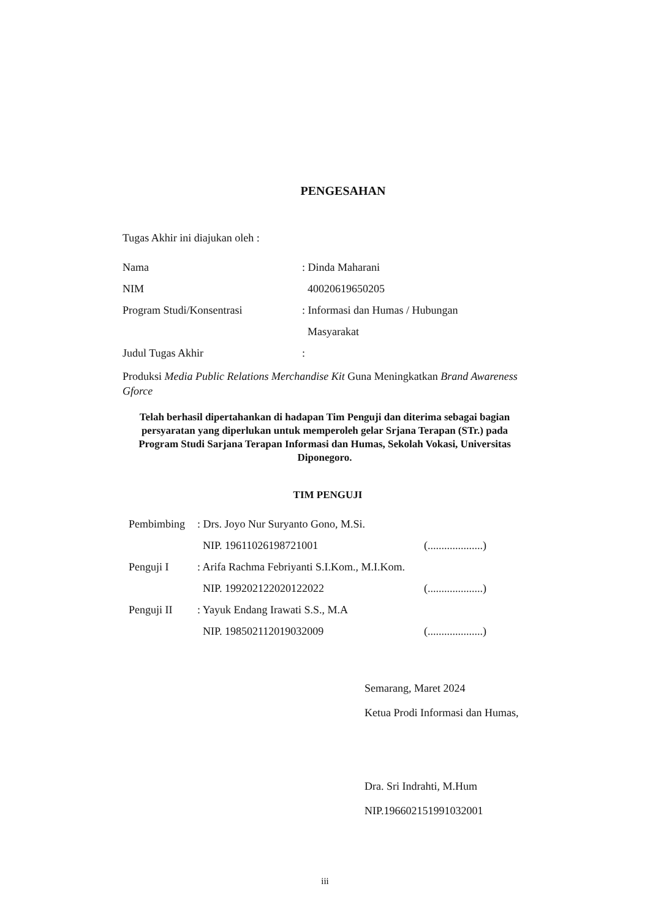PENGESAHAN
Tugas Akhir ini diajukan oleh :
Nama: Dinda Maharani
NIM 40020619650205
Program Studi/Konsentrasi: Informasi dan Humas / Hubungan
Masyarakat
Judul Tugas Akhir:
Produksi Media Public Relations Merchandise Kit Guna Meningkatkan Brand Awareness Gforce
Telah berhasil dipertahankan di hadapan Tim Penguji dan diterima sebagai bagian persyaratan yang diperlukan untuk memperoleh gelar Srjana Terapan (STr.) pada Program Studi Sarjana Terapan Informasi dan Humas, Sekolah Vokasi, Universitas Diponegoro.
TIM PENGUJI
Pembimbing: Drs. Joyo Nur Suryanto Gono, M.Si.
NIP. 19611026198721001 (....................)
Penguji I: Arifa Rachma Febriyanti S.I.Kom., M.I.Kom.
NIP. 199202122020122022 (....................)
Penguji II: Yayuk Endang Irawati S.S., M.A
NIP. 198502112019032009 (....................)
Semarang, Maret 2024
Ketua Prodi Informasi dan Humas,
Dra. Sri Indrahti, M.Hum
NIP.196602151991032001
iii